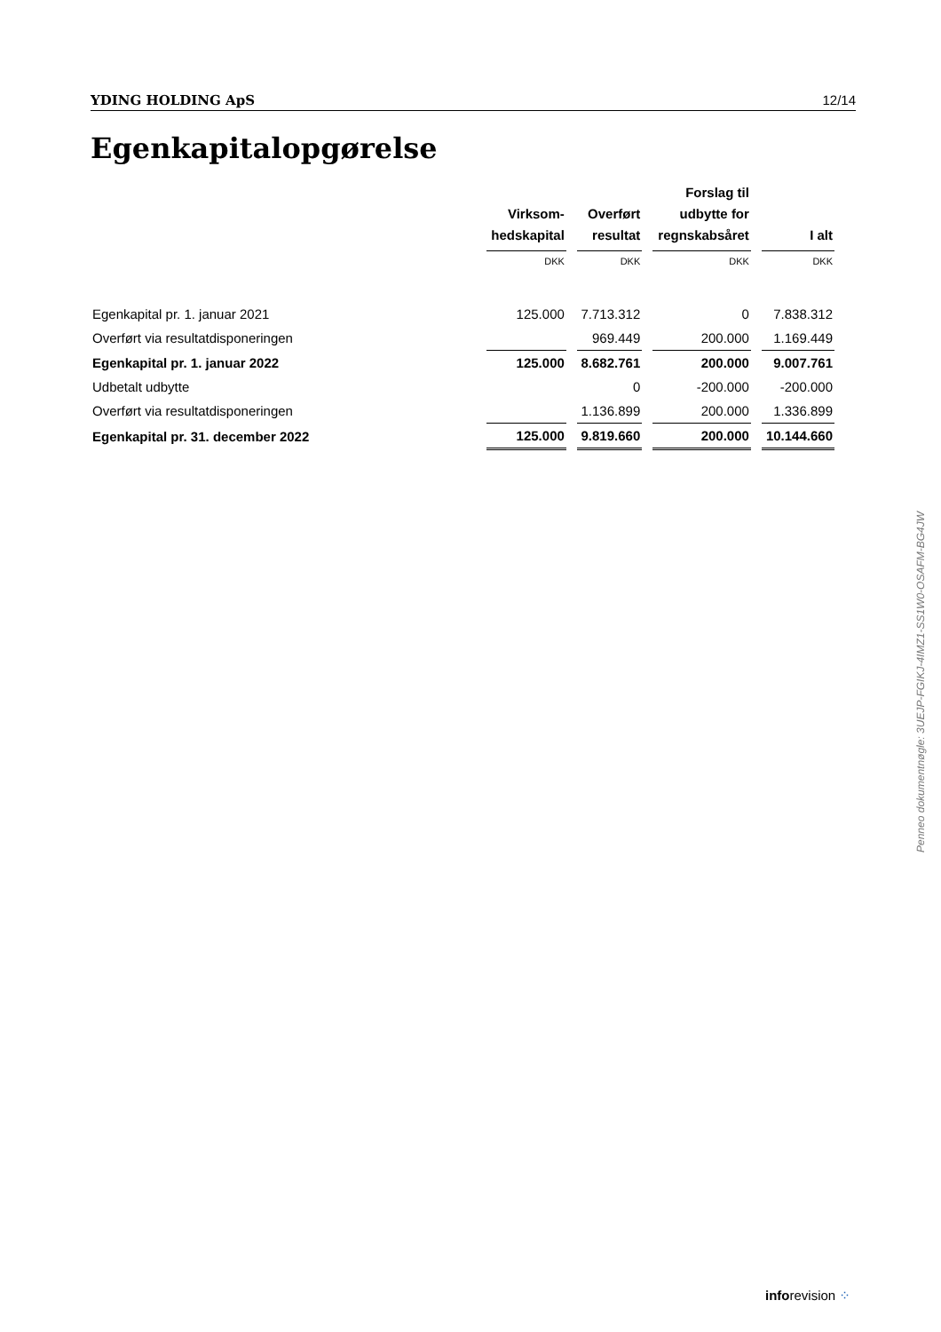YDING HOLDING ApS 12/14
Egenkapitalopgørelse
| | Virksom- hedskapital | Overført resultat | Forslag til udbytte for regnskabsåret | I alt |
| --- | --- | --- | --- | --- |
| | DKK | DKK | DKK | DKK |
| Egenkapital pr. 1. januar 2021 | 125.000 | 7.713.312 | 0 | 7.838.312 |
| Overført via resultatdisponeringen | | 969.449 | 200.000 | 1.169.449 |
| Egenkapital pr. 1. januar 2022 | 125.000 | 8.682.761 | 200.000 | 9.007.761 |
| Udbetalt udbytte | | 0 | -200.000 | -200.000 |
| Overført via resultatdisponeringen | | 1.136.899 | 200.000 | 1.336.899 |
| Egenkapital pr. 31. december 2022 | 125.000 | 9.819.660 | 200.000 | 10.144.660 |
Penneo dokumentnøgle: 3UEJP-FGIKJ-4IMZ1-SS1W0-OSAFM-BG4JW
inforevision ⁘